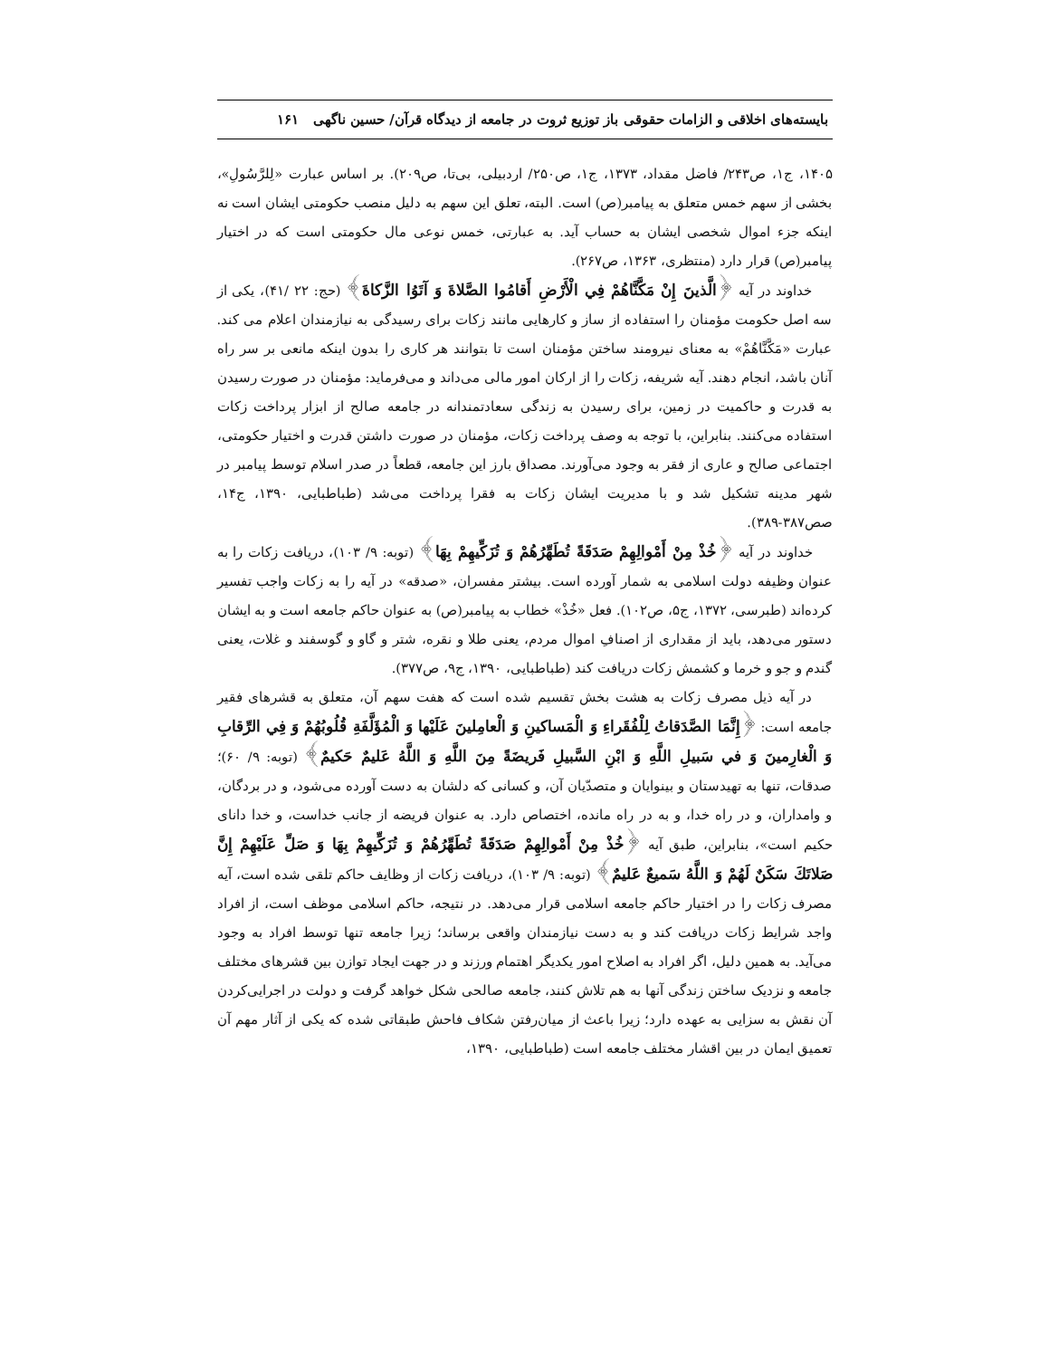بایسته‌های اخلاقی و الزامات حقوقی باز توزیع ثروت در جامعه از دیدگاه قرآن/ حسین ناگهی ۱۶۱
۱۴۰۵، ج۱، ص۲۴۳/ فاضل مقداد، ۱۳۷۳، ج۱، ص۲۵۰/ اردبیلی، بی‌تا، ص۲۰۹). بر اساس عبارت «لِلرَّسُولِ»، بخشی از سهم خمس متعلق به پیامبر(ص) است. البته، تعلق این سهم به دلیل منصب حکومتی ایشان است نه اینکه جزء اموال شخصی ایشان به حساب آید. به عبارتی، خمس نوعی مال حکومتی است که در اختیار پیامبر(ص) قرار دارد (منتظری، ۱۳۶۳، ص۲۶۷).
خداوند در آیه ﴿الَّذينَ إِنْ مَكَّنَّاهُمْ فِي الْأَرْضِ أَقامُوا الصَّلاةَ وَ آتَوُا الزَّكاةَ﴾ (حج: ۲۲ /۴۱)، یکی از سه اصل حکومت مؤمنان را استفاده از ساز و کارهایی مانند زکات برای رسیدگی به نیازمندان اعلام می کند. عبارت «مَكَّنَّاهُمْ» به معنای نیرومند ساختن مؤمنان است تا بتوانند هر کاری را بدون اینکه مانعی بر سر راه آنان باشد، انجام دهند. آیه شریفه، زکات را از ارکان امور مالی می‌داند و می‌فرماید: مؤمنان در صورت رسیدن به قدرت و حاکمیت در زمین، برای رسیدن به زندگی سعادتمندانه در جامعه صالح از ابزار پرداخت زکات استفاده می‌کنند. بنابراین، با توجه به وصف پرداخت زکات، مؤمنان در صورت داشتن قدرت و اختیار حکومتی، اجتماعی صالح و عاری از فقر به وجود می‌آورند. مصداق بارز این جامعه، قطعاً در صدر اسلام توسط پیامبر در شهر مدینه تشکیل شد و با مدیریت ایشان زکات به فقرا پرداخت می‌شد (طباطبایی، ۱۳۹۰، ج۱۴، صص۳۸۷-۳۸۹).
خداوند در آیه ﴿خُذْ مِنْ أَمْوالِهِمْ صَدَقَةً تُطَهِّرُهُمْ وَ تُزَكِّيهِمْ بِهَا﴾ (توبه: ۹/ ۱۰۳)، دریافت زکات را به عنوان وظیفه دولت اسلامی به شمار آورده است. بیشتر مفسران، «صدقه» در آیه را به زکات واجب تفسیر کرده‌اند (طبرسی، ۱۳۷۲، ج۵، ص۱۰۲). فعل «خُذْ» خطاب به پیامبر(ص) به عنوان حاکم جامعه است و به ایشان دستور می‌دهد، باید از مقداری از اصنافِ اموال مردم، یعنی طلا و نقره، شتر و گاو و گوسفند و غلات، یعنی گندم و جو و خرما و کشمش زکات دریافت کند (طباطبایی، ۱۳۹۰، ج۹، ص۳۷۷).
در آیه ذیل مصرف زکات به هشت بخش تقسیم شده است که هفت سهم آن، متعلق به قشرهای فقیر جامعه است: ﴿إِنَّمَا الصَّدَقاتُ لِلْفُقَراءِ وَ الْمَساكينِ وَ الْعامِلينَ عَلَيْها وَ الْمُؤَلَّفَةِ قُلُوبُهُمْ وَ فِي الرِّقابِ وَ الْغارِمينَ وَ في سَبيلِ اللَّهِ وَ ابْنِ السَّبيلِ فَريضَةً مِنَ اللَّهِ وَ اللَّهُ عَليمٌ حَكيمٌ﴾ (توبه: ۹/ ۶۰)؛ صدقات، تنها به تهیدستان و بینوایان و متصدّیان آن، و کسانی که دلشان به دست آورده می‌شود، و در بردگان، و وامداران، و در راه خدا، و به در راه مانده، اختصاص دارد. به عنوان فریضه از جانب خداست، و خدا دانای حکیم است»، بنابراین، طبق آیه ﴿خُذْ مِنْ أَمْوالِهِمْ صَدَقَةً تُطَهِّرُهُمْ وَ تُزَكِّيهِمْ بِهَا وَ صَلِّ عَلَيْهِمْ إِنَّ صَلاتَكَ سَكَنٌ لَهُمْ وَ اللَّهُ سَميعٌ عَليمٌ﴾ (توبه: ۹/ ۱۰۳)، دریافت زکات از وظایف حاکم تلقی شده است، آیه مصرف زکات را در اختیار حاکم جامعه اسلامی قرار می‌دهد. در نتیجه، حاکم اسلامی موظف است، از افراد واجد شرایط زکات دریافت کند و به دست نیازمندان واقعی برساند؛ زیرا جامعه تنها توسط افراد به وجود می‌آید. به همین دلیل، اگر افراد به اصلاح امور یکدیگر اهتمام ورزند و در جهت ایجاد توازن بین قشرهای مختلف جامعه و نزدیک ساختن زندگی آنها به هم تلاش کنند، جامعه صالحی شکل خواهد گرفت و دولت در اجرایی‌کردن آن نقش به سزایی به عهده دارد؛ زیرا باعث از میان‌رفتن شکاف فاحش طبقاتی شده که یکی از آثار مهم آن تعمیق ایمان در بین اقشار مختلف جامعه است (طباطبایی، ۱۳۹۰،